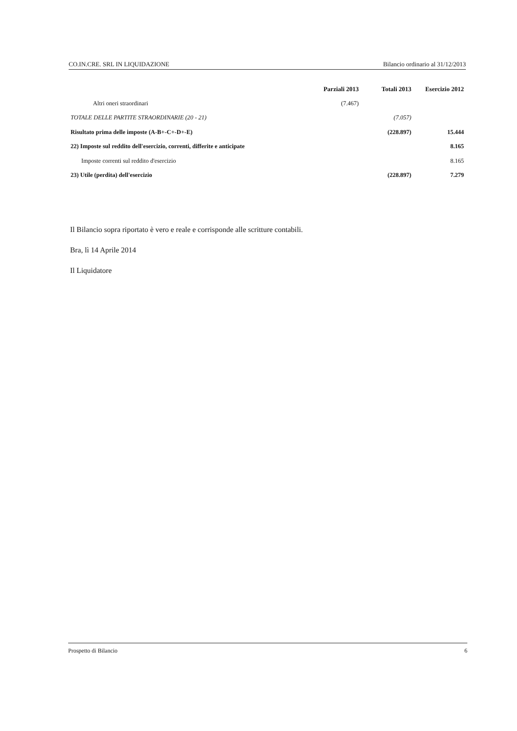CO.IN.CRE. SRL IN LIQUIDAZIONE Bilancio ordinario al 31/12/2013
| | Parziali 2013 | Totali 2013 | Esercizio 2012 |
| --- | --- | --- | --- |
| Altri oneri straordinari | (7.467) | | |
| TOTALE DELLE PARTITE STRAORDINARIE (20 - 21) | | (7.057) | |
| Risultato prima delle imposte (A-B+-C+-D+-E) | | (228.897) | 15.444 |
| 22) Imposte sul reddito dell'esercizio, correnti, differite e anticipate | | | 8.165 |
| Imposte correnti sul reddito d'esercizio | | | 8.165 |
| 23) Utile (perdita) dell'esercizio | | (228.897) | 7.279 |
Il Bilancio sopra riportato è vero e reale e corrisponde alle scritture contabili.
Bra, lì 14 Aprile 2014
Il Liquidatore
Prospetto di Bilancio 6